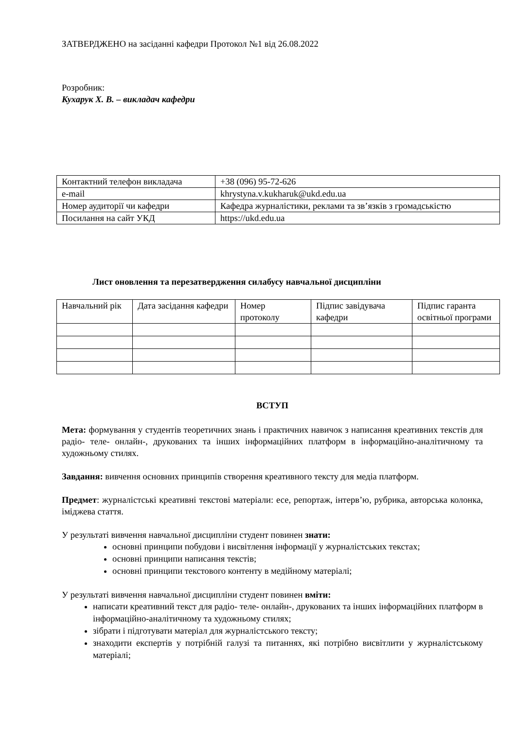ЗАТВЕРДЖЕНО на засіданні кафедри Протокол №1 від 26.08.2022
Розробник:
Кухарук Х. В. – викладач кафедри
| Контактний телефон викладача | +38 (096) 95-72-626 |
| e-mail | khrystyna.v.kukharuk@ukd.edu.ua |
| Номер аудиторії чи кафедри | Кафедра журналістики, реклами та зв’язків з громадськістю |
| Посилання на сайт УКД | https://ukd.edu.ua |
Лист оновлення та перезатвердження силабусу навчальної дисципліни
| Навчальний рік | Дата засідання кафедри | Номер протоколу | Підпис завідувача кафедри | Підпис гаранта освітньої програми |
ВСТУП
Мета: формування у студентів теоретичних знань і практичних навичок з написання креативних текстів для радіо- теле- онлайн-, друкованих та інших інформаційних платформ в інформаційно-аналітичному та художньому стилях.
Завдання: вивчення основних принципів створення креативного тексту для медіа платформ.
Предмет: журналістські креативні текстові матеріали: есе, репортаж, інтерв’ю, рубрика, авторська колонка, іміджева стаття.
У результаті вивчення навчальної дисципліни студент повинен знати:
основні принципи побудови і висвітлення інформації у журналістських текстах;
основні принципи написання текстів;
основні принципи текстового контенту в медійному матеріалі;
У результаті вивчення навчальної дисципліни студент повинен вміти:
написати креативний текст для радіо- теле- онлайн-, друкованих та інших інформаційних платформ в інформаційно-аналітичному та художньому стилях;
зібрати і підготувати матеріал для журналістського тексту;
знаходити експертів у потрібній галузі та питаннях, які потрібно висвітлити у журналістському матеріалі;